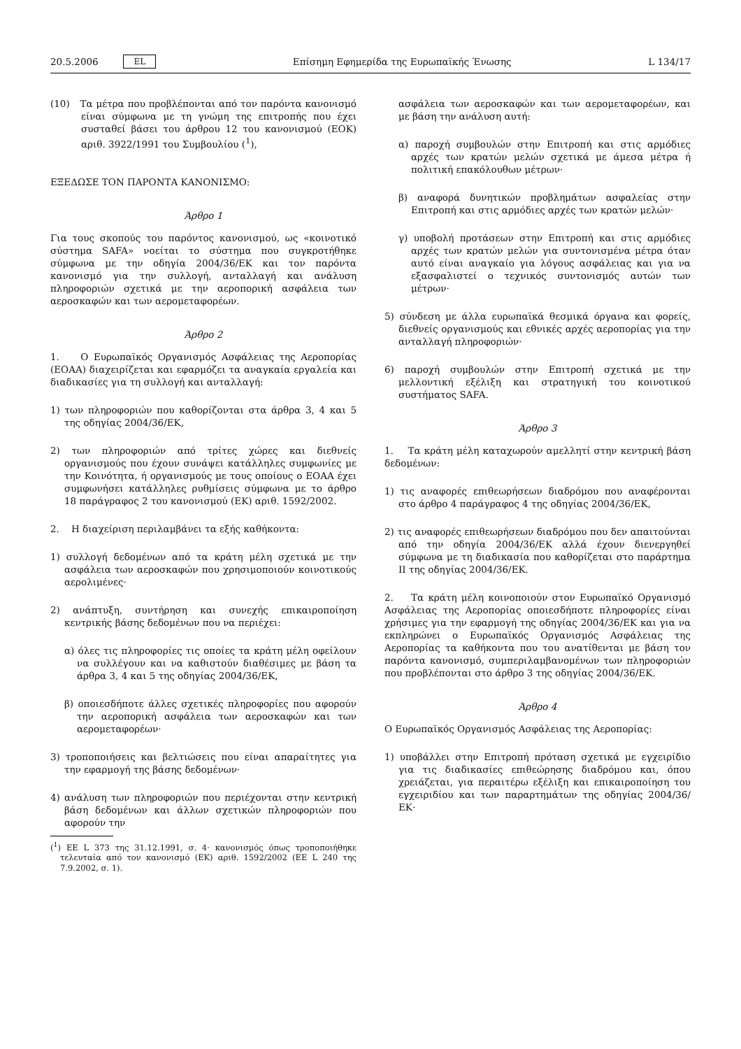20.5.2006 EL Επίσημη Εφημερίδα της Ευρωπαϊκής Ένωσης L 134/17
(10) Τα μέτρα που προβλέπονται από τον παρόντα κανονισμό είναι σύμφωνα με τη γνώμη της επιτροπής που έχει συσταθεί βάσει του άρθρου 12 του κανονισμού (ΕΟΚ) αριθ. 3922/1991 του Συμβουλίου (<sup>1</sup>),
ΕΞΕΔΩΣΕ ΤΟΝ ΠΑΡΟΝΤΑ ΚΑΝΟΝΙΣΜΟ:
Άρθρο 1
Για τους σκοπούς του παρόντος κανονισμού, ως «κοινοτικό σύστημα SAFA» νοείται το σύστημα που συγκροτήθηκε σύμφωνα με την οδηγία 2004/36/ΕΚ και τον παρόντα κανονισμό για την συλλογή, ανταλλαγή και ανάλυση πληροφοριών σχετικά με την αεροπορική ασφάλεια των αεροσκαφών και των αερομεταφορέων.
Άρθρο 2
1. Ο Ευρωπαϊκός Οργανισμός Ασφάλειας της Αεροπορίας (ΕΟΑΑ) διαχειρίζεται και εφαρμόζει τα αναγκαία εργαλεία και διαδικασίες για τη συλλογή και ανταλλαγή:
1) των πληροφοριών που καθορίζονται στα άρθρα 3, 4 και 5 της οδηγίας 2004/36/ΕΚ,
2) των πληροφοριών από τρίτες χώρες και διεθνείς οργανισμούς που έχουν συνάψει κατάλληλες συμφωνίες με την Κοινότητα, ή οργανισμούς με τους οποίους ο ΕΟΑΑ έχει συμφωνήσει κατάλληλες ρυθμίσεις σύμφωνα με το άρθρο 18 παράγραφος 2 του κανονισμού (ΕΚ) αριθ. 1592/2002.
2. Η διαχείριση περιλαμβάνει τα εξής καθήκοντα:
1) συλλογή δεδομένων από τα κράτη μέλη σχετικά με την ασφάλεια των αεροσκαφών που χρησιμοποιούν κοινοτικούς αερολιμένες·
2) ανάπτυξη, συντήρηση και συνεχής επικαιροποίηση κεντρικής βάσης δεδομένων που να περιέχει:
α) όλες τις πληροφορίες τις οποίες τα κράτη μέλη οφείλουν να συλλέγουν και να καθιστούν διαθέσιμες με βάση τα άρθρα 3, 4 και 5 της οδηγίας 2004/36/ΕΚ,
β) οποιεσδήποτε άλλες σχετικές πληροφορίες που αφορούν την αεροπορική ασφάλεια των αεροσκαφών και των αερομεταφορέων·
3) τροποποιήσεις και βελτιώσεις που είναι απαραίτητες για την εφαρμογή της βάσης δεδομένων·
4) ανάλυση των πληροφοριών που περιέχονται στην κεντρική βάση δεδομένων και άλλων σχετικών πληροφοριών που αφορούν την
(<sup>1</sup>) ΕΕ L 373 της 31.12.1991, σ. 4· κανονισμός όπως τροποποιήθηκε τελευταία από τον κανονισμό (ΕΚ) αριθ. 1592/2002 (ΕΕ L 240 της 7.9.2002, σ. 1).
ασφάλεια των αεροσκαφών και των αερομεταφορέων, και με βάση την ανάλυση αυτή:
α) παροχή συμβουλών στην Επιτροπή και στις αρμόδιες αρχές των κρατών μελών σχετικά με άμεσα μέτρα ή πολιτική επακόλουθων μέτρων·
β) αναφορά δυνητικών προβλημάτων ασφαλείας στην Επιτροπή και στις αρμόδιες αρχές των κρατών μελών·
γ) υποβολή προτάσεων στην Επιτροπή και στις αρμόδιες αρχές των κρατών μελών για συντονισμένα μέτρα όταν αυτό είναι αναγκαίο για λόγους ασφάλειας και για να εξασφαλιστεί ο τεχνικός συντονισμός αυτών των μέτρων·
5) σύνδεση με άλλα ευρωπαϊκά θεσμικά όργανα και φορείς, διεθνείς οργανισμούς και εθνικές αρχές αεροπορίας για την ανταλλαγή πληροφοριών·
6) παροχή συμβουλών στην Επιτροπή σχετικά με την μελλοντική εξέλιξη και στρατηγική του κοινοτικού συστήματος SAFA.
Άρθρο 3
1. Τα κράτη μέλη καταχωρούν αμελλητί στην κεντρική βάση δεδομένων:
1) τις αναφορές επιθεωρήσεων διαδρόμου που αναφέρονται στο άρθρο 4 παράγραφος 4 της οδηγίας 2004/36/ΕΚ,
2) τις αναφορές επιθεωρήσεων διαδρόμου που δεν απαιτούνται από την οδηγία 2004/36/ΕΚ αλλά έχουν διενεργηθεί σύμφωνα με τη διαδικασία που καθορίζεται στο παράρτημα ΙΙ της οδηγίας 2004/36/ΕΚ.
2. Τα κράτη μέλη κοινοποιούν στον Ευρωπαϊκό Οργανισμό Ασφάλειας της Αεροπορίας οποιεσδήποτε πληροφορίες είναι χρήσιμες για την εφαρμογή της οδηγίας 2004/36/ΕΚ και για να εκπληρώνει ο Ευρωπαϊκός Οργανισμός Ασφάλειας της Αεροπορίας τα καθήκοντα που του ανατίθενται με βάση τον παρόντα κανονισμό, συμπεριλαμβανομένων των πληροφοριών που προβλέπονται στο άρθρο 3 της οδηγίας 2004/36/ΕΚ.
Άρθρο 4
Ο Ευρωπαϊκός Οργανισμός Ασφάλειας της Αεροπορίας:
1) υποβάλλει στην Επιτροπή πρόταση σχετικά με εγχειρίδιο για τις διαδικασίες επιθεώρησης διαδρόμου και, όπου χρειάζεται, για περαιτέρω εξέλιξη και επικαιροποίηση του εγχειριδίου και των παραρτημάτων της οδηγίας 2004/36/ΕΚ·